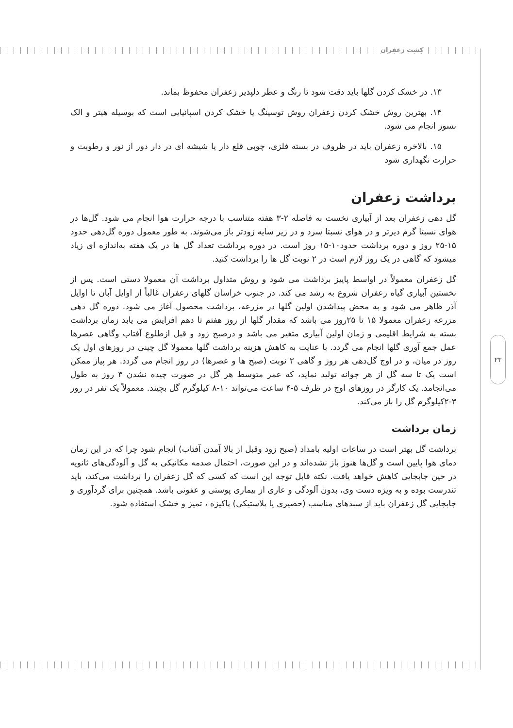کشت زعفران
۱۳. در خشک کردن گلها باید دقت شود تا رنگ و عطر دلپذیر زعفران محفوظ بماند.
۱۴. بهترین روش خشک کردن زعفران روش توسینگ یا خشک کردن اسپانیایی است که بوسیله هیتر و الک نسوز انجام می شود.
۱۵. بالاخره زعفران باید در ظروف در بسته فلزی، چوبی قلع دار یا شیشه ای در دار دور از نور و رطوبت و حرارت نگهداری شود
برداشت زعفران
گل دهی زعفران بعد از آبیاری نخست به فاصله ۲-۳ هفته متناسب با درجه حرارت هوا انجام می شود. گل‌ها در هوای نسبتا گرم دیرتر و در هوای نسبتا سرد و در زیر سایه زودتر باز می‌شوند. به طور معمول دوره گل‌دهی حدود ۱۵-۲۵ روز و دوره برداشت حدود۱۰-۱۵ روز است. در دوره برداشت تعداد گل ها در یک هفته به‌اندازه ای زیاد میشود که گاهی در یک روز لازم است در ۲ نوبت گل ها را برداشت کنید.
گل زعفران معمولاً در اواسط پاییز برداشت می شود و روش متداول برداشت آن معمولا دستی است. پس از نخستین آبیاری گیاه زعفران شروع به رشد می کند. در جنوب خراسان گلهای زعفران غالباً از اوایل آبان تا اوایل آذر ظاهر می شود و به محض پیداشدن اولین گلها در مزرعه، برداشت محصول آغاز می شود. دوره گل دهی مزرعه زعفران معمولا ۱۵ تا ۲۵روز می باشد که مقدار گلها از روز هفتم تا دهم افزایش می یابد زمان برداشت بسته به شرایط اقلیمی و زمان اولین آبیاری متغیر می باشد و درصبح زود و قبل ازطلوع آفتاب وگاهی عصرها عمل جمع آوری گلها انجام می گردد. با عنایت به کاهش هزینه برداشت گلها معمولا گل چینی در روزهای اول یک روز در میان، و در اوج گل‌دهی هر روز و گاهی ۲ نوبت (صبح ها و عصرها) در روز انجام می گردد. هر پیاز ممکن است یک تا سه گل از هر جوانه تولید نماید، که عمر متوسط هر گل در صورت چیده نشدن ۳ روز به طول می‌انجامد. یک کارگر در روزهای اوج در ظرف ۵-۴ ساعت می‌تواند ۱۰-۸ کیلوگرم گل بچیند. معمولاً یک نفر در روز ۳-۲کیلوگرم گل را باز می‌کند.
زمان برداشت
برداشت گل بهتر است در ساعات اولیه بامداد (صبح زود وقبل از بالا آمدن آفتاب) انجام شود چرا که در این زمان دمای هوا پایین است و گل‌ها هنوز باز نشده‌اند و در این صورت، احتمال صدمه مکانیکی به گل و آلودگی‌های ثانویه در حین جابجایی کاهش خواهد یافت. نکته قابل توجه این است که کسی که گل زعفران را برداشت می‌کند، باید تندرست بوده و به ویژه دست وی، بدون آلودگی و عاری از بیماری پوستی و عفونی باشد. همچنین برای گردآوری و جابجایی گل زعفران باید از سبدهای مناسب (حصیری یا پلاستیکی) پاکیزه ، تمیز و خشک استفاده شود.
۲۳